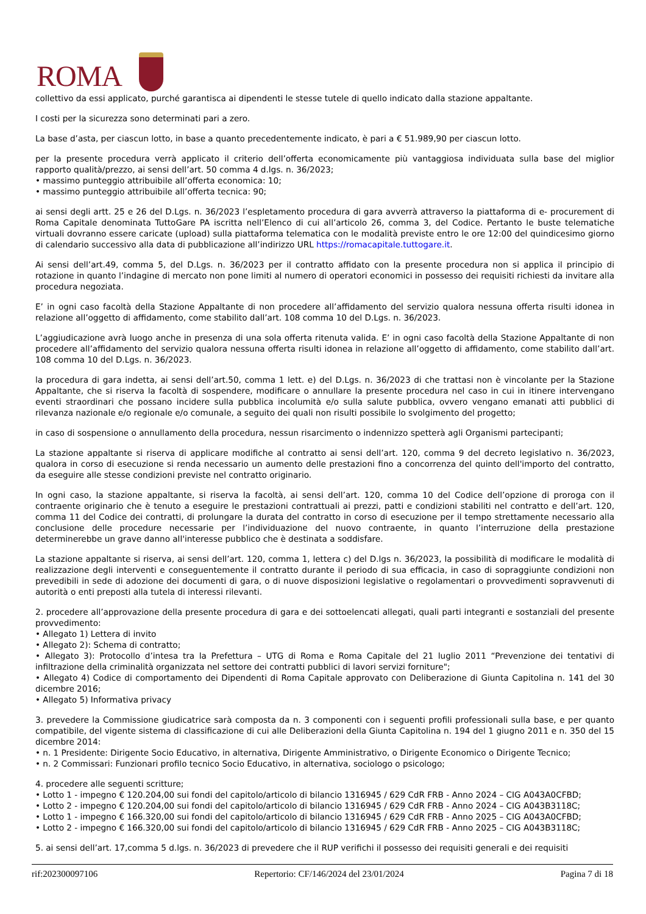ROMA
collettivo da essi applicato, purché garantisca ai dipendenti le stesse tutele di quello indicato dalla stazione appaltante.
I costi per la sicurezza sono determinati pari a zero.
La base d’asta, per ciascun lotto, in base a quanto precedentemente indicato, è pari a € 51.989,90 per ciascun lotto.
per la presente procedura verrà applicato il criterio dell’offerta economicamente più vantaggiosa individuata sulla base del miglior rapporto qualità/prezzo, ai sensi dell’art. 50 comma 4 d.lgs. n. 36/2023;
• massimo punteggio attribuibile all’offerta economica: 10;
• massimo punteggio attribuibile all’offerta tecnica: 90;
ai sensi degli artt. 25 e 26 del D.Lgs. n. 36/2023 l’espletamento procedura di gara avverrà attraverso la piattaforma di e- procurement di Roma Capitale denominata TuttoGare PA iscritta nell’Elenco di cui all’articolo 26, comma 3, del Codice. Pertanto le buste telematiche virtuali dovranno essere caricate (upload) sulla piattaforma telematica con le modalità previste entro le ore 12:00 del quindicesimo giorno di calendario successivo alla data di pubblicazione all’indirizzo URL https://romacapitale.tuttogare.it.
Ai sensi dell’art.49, comma 5, del D.Lgs. n. 36/2023 per il contratto affidato con la presente procedura non si applica il principio di rotazione in quanto l’indagine di mercato non pone limiti al numero di operatori economici in possesso dei requisiti richiesti da invitare alla procedura negoziata.
E’ in ogni caso facoltà della Stazione Appaltante di non procedere all’affidamento del servizio qualora nessuna offerta risulti idonea in relazione all’oggetto di affidamento, come stabilito dall’art. 108 comma 10 del D.Lgs. n. 36/2023.
L’aggiudicazione avrà luogo anche in presenza di una sola offerta ritenuta valida. E’ in ogni caso facoltà della Stazione Appaltante di non procedere all’affidamento del servizio qualora nessuna offerta risulti idonea in relazione all’oggetto di affidamento, come stabilito dall’art. 108 comma 10 del D.Lgs. n. 36/2023.
la procedura di gara indetta, ai sensi dell’art.50, comma 1 lett. e) del D.Lgs. n. 36/2023 di che trattasi non è vincolante per la Stazione Appaltante, che si riserva la facoltà di sospendere, modificare o annullare la presente procedura nel caso in cui in itinere intervengano eventi straordinari che possano incidere sulla pubblica incolumità e/o sulla salute pubblica, ovvero vengano emanati atti pubblici di rilevanza nazionale e/o regionale e/o comunale, a seguito dei quali non risulti possibile lo svolgimento del progetto;
in caso di sospensione o annullamento della procedura, nessun risarcimento o indennizzo spetterà agli Organismi partecipanti;
La stazione appaltante si riserva di applicare modifiche al contratto ai sensi dell’art. 120, comma 9 del decreto legislativo n. 36/2023, qualora in corso di esecuzione si renda necessario un aumento delle prestazioni fino a concorrenza del quinto dell'importo del contratto, da eseguire alle stesse condizioni previste nel contratto originario.
In ogni caso, la stazione appaltante, si riserva la facoltà, ai sensi dell’art. 120, comma 10 del Codice dell’opzione di proroga con il contraente originario che è tenuto a eseguire le prestazioni contrattuali ai prezzi, patti e condizioni stabiliti nel contratto e dell’art. 120, comma 11 del Codice dei contratti, di prolungare la durata del contratto in corso di esecuzione per il tempo strettamente necessario alla conclusione delle procedure necessarie per l’individuazione del nuovo contraente, in quanto l’interruzione della prestazione determinerebbe un grave danno all'interesse pubblico che è destinata a soddisfare.
La stazione appaltante si riserva, ai sensi dell’art. 120, comma 1, lettera c) del D.lgs n. 36/2023, la possibilità di modificare le modalità di realizzazione degli interventi e conseguentemente il contratto durante il periodo di sua efficacia, in caso di sopraggiunte condizioni non prevedibili in sede di adozione dei documenti di gara, o di nuove disposizioni legislative o regolamentari o provvedimenti sopravvenuti di autorità o enti preposti alla tutela di interessi rilevanti.
2. procedere all’approvazione della presente procedura di gara e dei sottoelencati allegati, quali parti integranti e sostanziali del presente provvedimento:
• Allegato 1) Lettera di invito
• Allegato 2): Schema di contratto;
• Allegato 3): Protocollo d’intesa tra la Prefettura – UTG di Roma e Roma Capitale del 21 luglio 2011 “Prevenzione dei tentativi di infiltrazione della criminalità organizzata nel settore dei contratti pubblici di lavori servizi forniture";
• Allegato 4) Codice di comportamento dei Dipendenti di Roma Capitale approvato con Deliberazione di Giunta Capitolina n. 141 del 30 dicembre 2016;
• Allegato 5) Informativa privacy
3. prevedere la Commissione giudicatrice sarà composta da n. 3 componenti con i seguenti profili professionali sulla base, e per quanto compatibile, del vigente sistema di classificazione di cui alle Deliberazioni della Giunta Capitolina n. 194 del 1 giugno 2011 e n. 350 del 15 dicembre 2014:
• n. 1 Presidente: Dirigente Socio Educativo, in alternativa, Dirigente Amministrativo, o Dirigente Economico o Dirigente Tecnico;
• n. 2 Commissari: Funzionari profilo tecnico Socio Educativo, in alternativa, sociologo o psicologo;
4. procedere alle seguenti scritture;
• Lotto 1 - impegno € 120.204,00 sui fondi del capitolo/articolo di bilancio 1316945 / 629 CdR FRB - Anno 2024 – CIG A043A0CFBD;
• Lotto 2 - impegno € 120.204,00 sui fondi del capitolo/articolo di bilancio 1316945 / 629 CdR FRB - Anno 2024 – CIG A043B3118C;
• Lotto 1 - impegno € 166.320,00 sui fondi del capitolo/articolo di bilancio 1316945 / 629 CdR FRB - Anno 2025 – CIG A043A0CFBD;
• Lotto 2 - impegno € 166.320,00 sui fondi del capitolo/articolo di bilancio 1316945 / 629 CdR FRB - Anno 2025 – CIG A043B3118C;
5. ai sensi dell’art. 17,comma 5 d.lgs. n. 36/2023 di prevedere che il RUP verifichi il possesso dei requisiti generali e dei requisiti
rif:202300097106 Repertorio: CF/146/2024 del 23/01/2024 Pagina 7 di 18